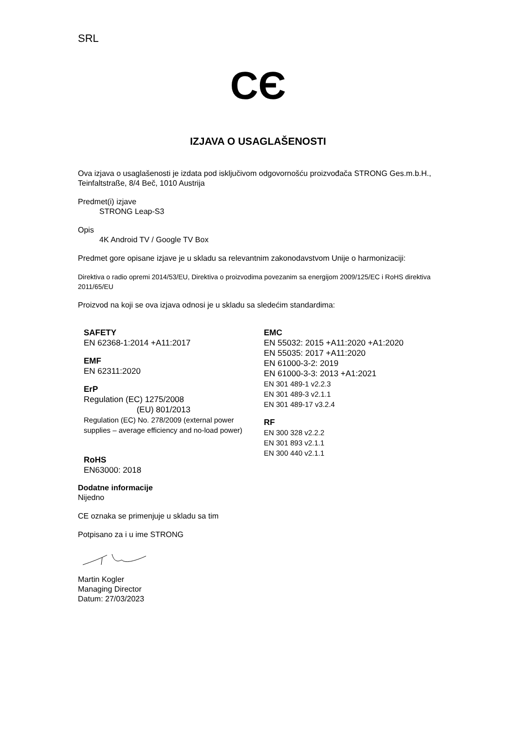SRL
CЄ
IZJAVA O USAGLAŠENOSTI
Ova izjava o usaglašenosti je izdata pod isključivom odgovornošću proizvođača STRONG Ges.m.b.H., Teinfaltstraße, 8/4 Beč, 1010 Austrija
Predmet(i) izjave
STRONG Leap-S3
Opis
4K Android TV / Google TV Box
Predmet gore opisane izjave je u skladu sa relevantnim zakonodavstvom Unije o harmonizaciji:
Direktiva o radio opremi 2014/53/EU, Direktiva o proizvodima povezanim sa energijom 2009/125/EC i RoHS direktiva 2011/65/EU
Proizvod na koji se ova izjava odnosi je u skladu sa sledećim standardima:
SAFETY
EN 62368-1:2014 +A11:2017
EMF
EN 62311:2020
ErP
Regulation (EC) 1275/2008
(EU) 801/2013
Regulation (EC) No. 278/2009 (external power supplies – average efficiency and no-load power)
RoHS
EN63000: 2018
EMC
EN 55032: 2015 +A11:2020 +A1:2020
EN 55035: 2017 +A11:2020
EN 61000-3-2: 2019
EN 61000-3-3: 2013 +A1:2021
EN 301 489-1 v2.2.3
EN 301 489-3 v2.1.1
EN 301 489-17 v3.2.4
RF
EN 300 328 v2.2.2
EN 301 893 v2.1.1
EN 300 440 v2.1.1
Dodatne informacije
Nijedno
CE oznaka se primenjuje u skladu sa tim
Potpisano za i u ime STRONG
Martin Kogler
Managing Director
Datum: 27/03/2023